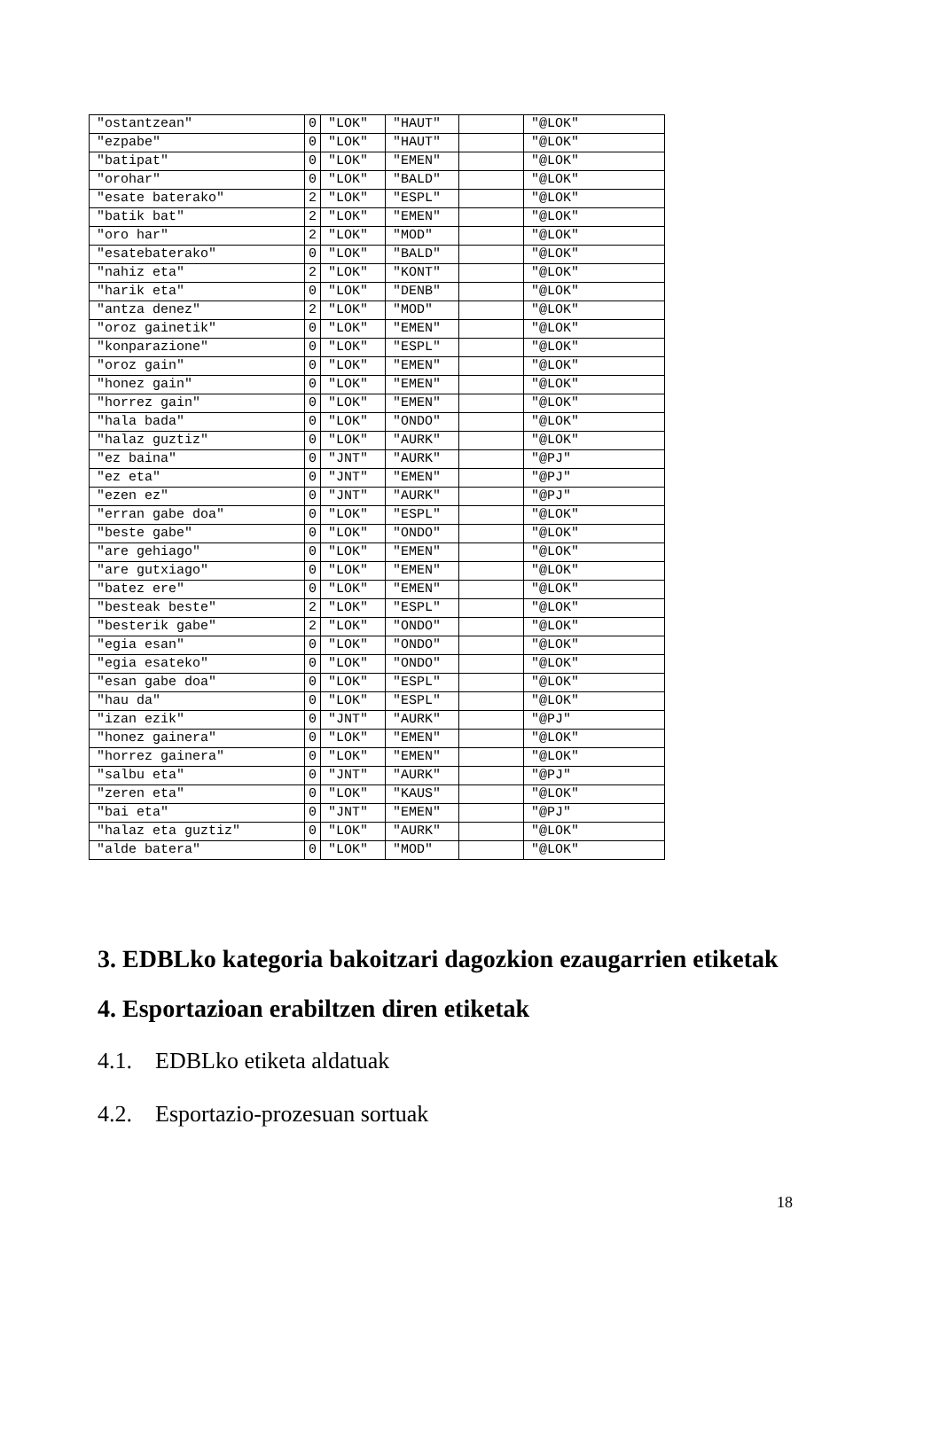| "ostantzean" | 0 | "LOK" | "HAUT" | | "@LOK" |
| "ezpabe" | 0 | "LOK" | "HAUT" | | "@LOK" |
| "batipat" | 0 | "LOK" | "EMEN" | | "@LOK" |
| "orohar" | 0 | "LOK" | "BALD" | | "@LOK" |
| "esate baterako" | 2 | "LOK" | "ESPL" | | "@LOK" |
| "batik bat" | 2 | "LOK" | "EMEN" | | "@LOK" |
| "oro har" | 2 | "LOK" | "MOD" | | "@LOK" |
| "esatebaterako" | 0 | "LOK" | "BALD" | | "@LOK" |
| "nahiz eta" | 2 | "LOK" | "KONT" | | "@LOK" |
| "harik eta" | 0 | "LOK" | "DENB" | | "@LOK" |
| "antza denez" | 2 | "LOK" | "MOD" | | "@LOK" |
| "oroz gainetik" | 0 | "LOK" | "EMEN" | | "@LOK" |
| "konparazione" | 0 | "LOK" | "ESPL" | | "@LOK" |
| "oroz gain" | 0 | "LOK" | "EMEN" | | "@LOK" |
| "honez gain" | 0 | "LOK" | "EMEN" | | "@LOK" |
| "horrez gain" | 0 | "LOK" | "EMEN" | | "@LOK" |
| "hala bada" | 0 | "LOK" | "ONDO" | | "@LOK" |
| "halaz guztiz" | 0 | "LOK" | "AURK" | | "@LOK" |
| "ez baina" | 0 | "JNT" | "AURK" | | "@PJ" |
| "ez eta" | 0 | "JNT" | "EMEN" | | "@PJ" |
| "ezen ez" | 0 | "JNT" | "AURK" | | "@PJ" |
| "erran gabe doa" | 0 | "LOK" | "ESPL" | | "@LOK" |
| "beste gabe" | 0 | "LOK" | "ONDO" | | "@LOK" |
| "are gehiago" | 0 | "LOK" | "EMEN" | | "@LOK" |
| "are gutxiago" | 0 | "LOK" | "EMEN" | | "@LOK" |
| "batez ere" | 0 | "LOK" | "EMEN" | | "@LOK" |
| "besteak beste" | 2 | "LOK" | "ESPL" | | "@LOK" |
| "besterik gabe" | 2 | "LOK" | "ONDO" | | "@LOK" |
| "egia esan" | 0 | "LOK" | "ONDO" | | "@LOK" |
| "egia esateko" | 0 | "LOK" | "ONDO" | | "@LOK" |
| "esan gabe doa" | 0 | "LOK" | "ESPL" | | "@LOK" |
| "hau da" | 0 | "LOK" | "ESPL" | | "@LOK" |
| "izan ezik" | 0 | "JNT" | "AURK" | | "@PJ" |
| "honez gainera" | 0 | "LOK" | "EMEN" | | "@LOK" |
| "horrez gainera" | 0 | "LOK" | "EMEN" | | "@LOK" |
| "salbu eta" | 0 | "JNT" | "AURK" | | "@PJ" |
| "zeren eta" | 0 | "LOK" | "KAUS" | | "@LOK" |
| "bai eta" | 0 | "JNT" | "EMEN" | | "@PJ" |
| "halaz eta guztiz" | 0 | "LOK" | "AURK" | | "@LOK" |
| "alde batera" | 0 | "LOK" | "MOD" | | "@LOK" |
3. EDBLko kategoria bakoitzari dagozkion ezaugarrien etiketak
4. Esportazioan erabiltzen diren etiketak
4.1. EDBLko etiketa aldatuak
4.2. Esportazio-prozesuan sortuak
18